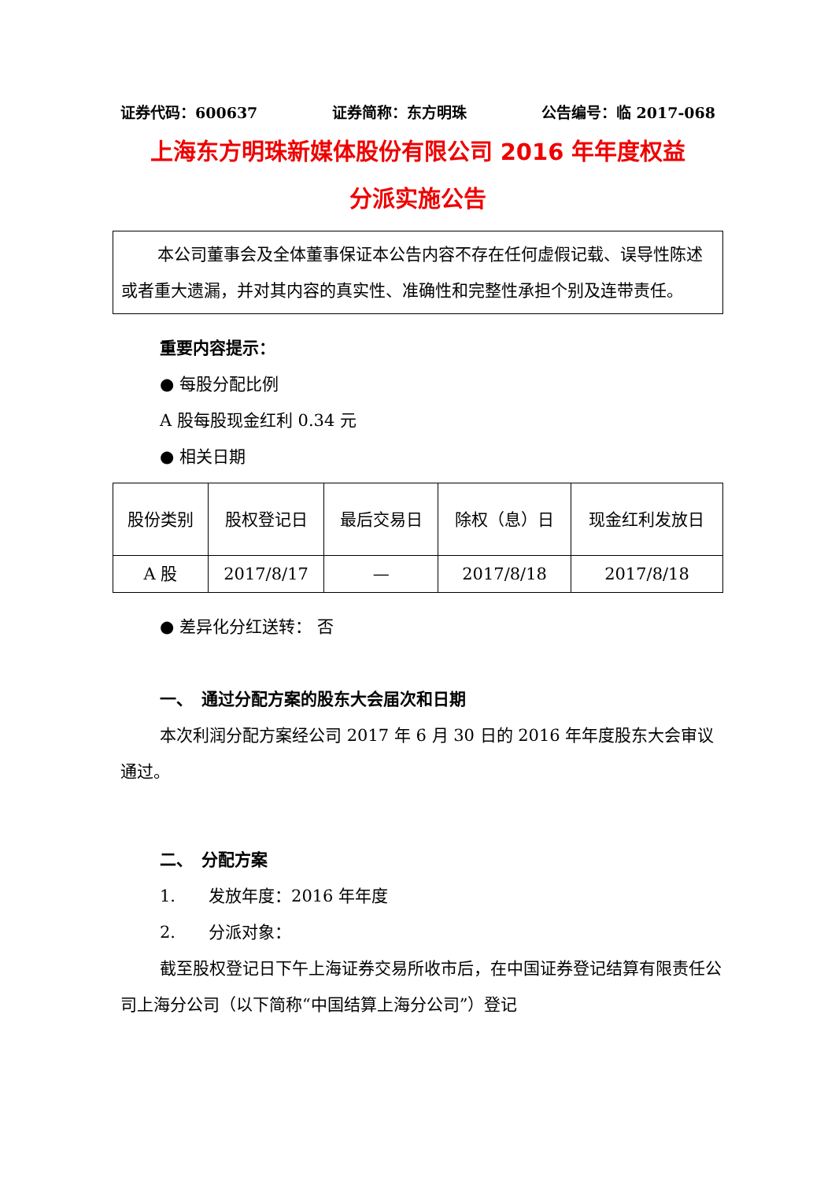证券代码：600637 证券简称：东方明珠 公告编号：临 2017-068
上海东方明珠新媒体股份有限公司 2016 年年度权益
分派实施公告
本公司董事会及全体董事保证本公告内容不存在任何虚假记载、误导性陈述或者重大遗漏，并对其内容的真实性、准确性和完整性承担个别及连带责任。
重要内容提示：
● 每股分配比例
A 股每股现金红利 0.34 元
● 相关日期
| 股份类别 | 股权登记日 | 最后交易日 | 除权（息）日 | 现金红利发放日 |
| A 股 | 2017/8/17 | — | 2017/8/18 | 2017/8/18 |
● 差异化分红送转： 否
一、　通过分配方案的股东大会届次和日期
本次利润分配方案经公司 2017 年 6 月 30 日的 2016 年年度股东大会审议通过。
二、　分配方案
1.　　发放年度：2016 年年度
2.　　分派对象：
截至股权登记日下午上海证券交易所收市后，在中国证券登记结算有限责任公司上海分公司（以下简称“中国结算上海分公司”）登记